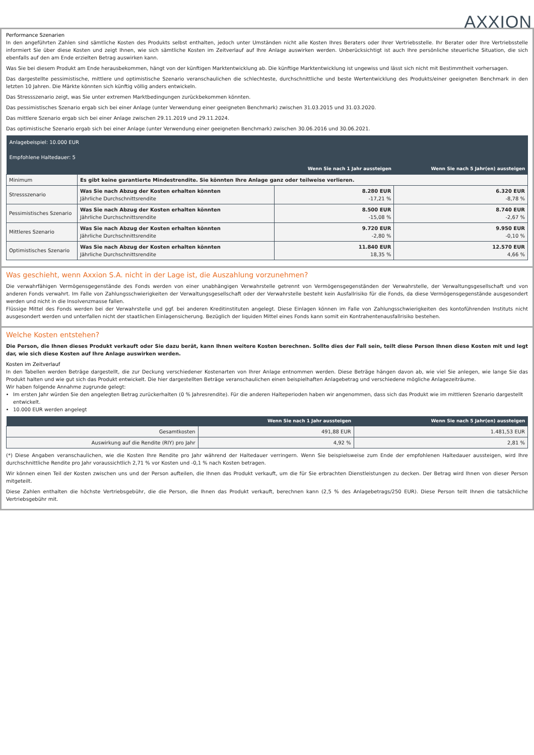AXXION
Performance Szenarien
In den angeführten Zahlen sind sämtliche Kosten des Produkts selbst enthalten, jedoch unter Umständen nicht alle Kosten Ihres Beraters oder Ihrer Vertriebsstelle. Ihr Berater oder Ihre Vertriebsstelle informiert Sie über diese Kosten und zeigt Ihnen, wie sich sämtliche Kosten im Zeitverlauf auf Ihre Anlage auswirken werden. Unberücksichtigt ist auch Ihre persönliche steuerliche Situation, die sich ebenfalls auf den am Ende erzielten Betrag auswirken kann.
Was Sie bei diesem Produkt am Ende herausbekommen, hängt von der künftigen Marktentwicklung ab. Die künftige Marktentwicklung ist ungewiss und lässt sich nicht mit Bestimmtheit vorhersagen.
Das dargestellte pessimistische, mittlere und optimistische Szenario veranschaulichen die schlechteste, durchschnittliche und beste Wertentwicklung des Produkts/einer geeigneten Benchmark in den letzten 10 Jahren. Die Märkte könnten sich künftig völlig anders entwickeln.
Das Stressszenario zeigt, was Sie unter extremen Marktbedingungen zurückbekommen könnten.
Das pessimistisches Szenario ergab sich bei einer Anlage (unter Verwendung einer geeigneten Benchmark) zwischen 31.03.2015 und 31.03.2020.
Das mittlere Szenario ergab sich bei einer Anlage zwischen 29.11.2019 und 29.11.2024.
Das optimistische Szenario ergab sich bei einer Anlage (unter Verwendung einer geeigneten Benchmark) zwischen 30.06.2016 und 30.06.2021.
| Anlagebeispiel: 10.000 EUR Empfohlene Haltedauer: 5 | | | |
| --- | --- | --- | --- |
| | | Wenn Sie nach 1 Jahr aussteigen | Wenn Sie nach 5 Jahr(en) aussteigen |
| Minimum | Es gibt keine garantierte Mindestrendite. Sie könnten Ihre Anlage ganz oder teilweise verlieren. | | |
| Stressszenario | Was Sie nach Abzug der Kosten erhalten könnten Jährliche Durchschnittsrendite | 8.280 EUR -17,21 % | 6.320 EUR -8,78 % |
| Pessimistisches Szenario | Was Sie nach Abzug der Kosten erhalten könnten Jährliche Durchschnittsrendite | 8.500 EUR -15,08 % | 8.740 EUR -2,67 % |
| Mittleres Szenario | Was Sie nach Abzug der Kosten erhalten könnten Jährliche Durchschnittsrendite | 9.720 EUR -2,80 % | 9.950 EUR -0,10 % |
| Optimistisches Szenario | Was Sie nach Abzug der Kosten erhalten könnten Jährliche Durchschnittsrendite | 11.840 EUR 18,35 % | 12.570 EUR 4,66 % |
Was geschieht, wenn Axxion S.A. nicht in der Lage ist, die Auszahlung vorzunehmen?
Die verwahrfähigen Vermögensgegenstände des Fonds werden von einer unabhängigen Verwahrstelle getrennt von Vermögensgegenständen der Verwahrstelle, der Verwaltungsgesellschaft und von anderen Fonds verwahrt. Im Falle von Zahlungsschwierigkeiten der Verwaltungsgesellschaft oder der Verwahrstelle besteht kein Ausfallrisiko für die Fonds, da diese Vermögensgegenstände ausgesondert werden und nicht in die Insolvenzmasse fallen.
Flüssige Mittel des Fonds werden bei der Verwahrstelle und ggf. bei anderen Kreditinstituten angelegt. Diese Einlagen können im Falle von Zahlungsschwierigkeiten des kontoführenden Instituts nicht ausgesondert werden und unterfallen nicht der staatlichen Einlagensicherung. Bezüglich der liquiden Mittel eines Fonds kann somit ein Kontrahentenausfallrisiko bestehen.
Welche Kosten entstehen?
Die Person, die Ihnen dieses Produkt verkauft oder Sie dazu berät, kann Ihnen weitere Kosten berechnen. Sollte dies der Fall sein, teilt diese Person Ihnen diese Kosten mit und legt dar, wie sich diese Kosten auf Ihre Anlage auswirken werden.
Kosten im Zeitverlauf
In den Tabellen werden Beträge dargestellt, die zur Deckung verschiedener Kostenarten von Ihrer Anlage entnommen werden. Diese Beträge hängen davon ab, wie viel Sie anlegen, wie lange Sie das Produkt halten und wie gut sich das Produkt entwickelt. Die hier dargestellten Beträge veranschaulichen einen beispielhaften Anlagebetrag und verschiedene mögliche Anlagezeiträume.
Wir haben folgende Annahme zugrunde gelegt:
Im ersten Jahr würden Sie den angelegten Betrag zurückerhalten (0 % Jahresrendite). Für die anderen Halteperioden haben wir angenommen, dass sich das Produkt wie im mittleren Szenario dargestellt entwickelt.
10.000 EUR werden angelegt
| | Wenn Sie nach 1 Jahr aussteigen | Wenn Sie nach 5 Jahr(en) aussteigen |
| --- | --- | --- |
| Gesamtkosten | 491,88 EUR | 1.481,53 EUR |
| Auswirkung auf die Rendite (RIY) pro Jahr | 4,92 % | 2,81 % |
(*) Diese Angaben veranschaulichen, wie die Kosten Ihre Rendite pro Jahr während der Haltedauer verringern. Wenn Sie beispielsweise zum Ende der empfohlenen Haltedauer aussteigen, wird Ihre durchschnittliche Rendite pro Jahr voraussichtlich 2,71 % vor Kosten und -0,1 % nach Kosten betragen.
Wir können einen Teil der Kosten zwischen uns und der Person aufteilen, die Ihnen das Produkt verkauft, um die für Sie erbrachten Dienstleistungen zu decken. Der Betrag wird Ihnen von dieser Person mitgeteilt.
Diese Zahlen enthalten die höchste Vertriebsgebühr, die die Person, die Ihnen das Produkt verkauft, berechnen kann (2,5 % des Anlagebetrags/250 EUR). Diese Person teilt Ihnen die tatsächliche Vertriebsgebühr mit.